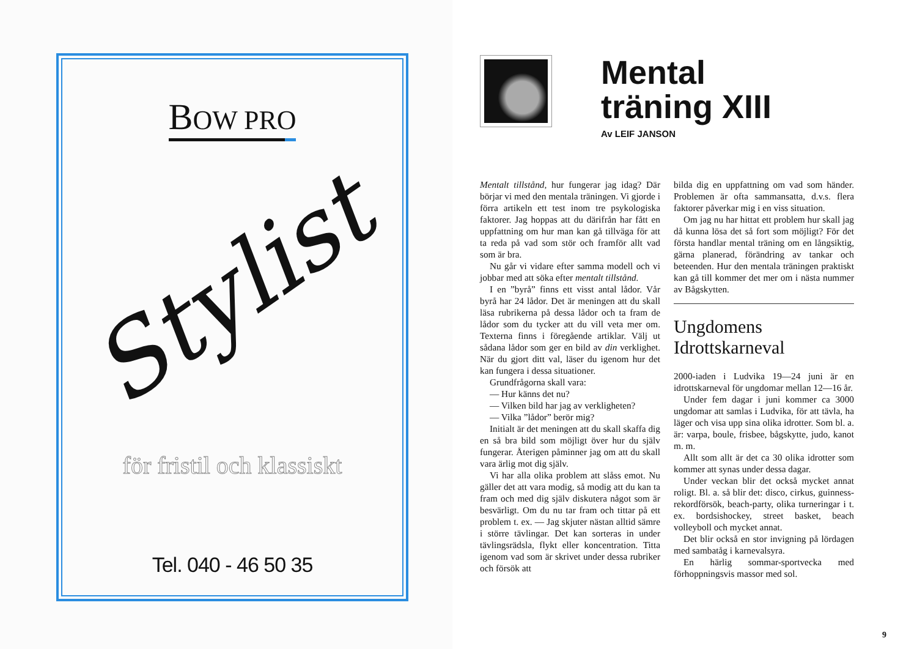BOW PRO
Stylist
för fristil och klassiskt
Tel. 040 - 46 50 35
Mental
träning XIII
Av LEIF JANSON
Mentalt tillstånd, hur fungerar jag idag? Där börjar vi med den mentala träningen. Vi gjorde i förra artikeln ett test inom tre psykologiska faktorer. Jag hoppas att du därifrån har fått en uppfattning om hur man kan gå tillväga för att ta reda på vad som stör och framför allt vad som är bra.
Nu går vi vidare efter samma modell och vi jobbar med att söka efter mentalt tillstånd.
I en ”byrå” finns ett visst antal lådor. Vår byrå har 24 lådor. Det är meningen att du skall läsa rubrikerna på dessa lådor och ta fram de lådor som du tycker att du vill veta mer om. Texterna finns i föregående artiklar. Välj ut sådana lådor som ger en bild av din verklighet. När du gjort ditt val, läser du igenom hur det kan fungera i dessa situationer.
Grundfrågorna skall vara:
— Hur känns det nu?
— Vilken bild har jag av verkligheten?
— Vilka ”lådor” berör mig?
Initialt är det meningen att du skall skaffa dig en så bra bild som möjligt över hur du själv fungerar. Återigen påminner jag om att du skall vara ärlig mot dig själv.
Vi har alla olika problem att slåss emot. Nu gäller det att vara modig, så modig att du kan ta fram och med dig själv diskutera något som är besvärligt. Om du nu tar fram och tittar på ett problem t. ex. — Jag skjuter nästan alltid sämre i större tävlingar. Det kan sorteras in under tävlingsrädsla, flykt eller koncentration. Titta igenom vad som är skrivet under dessa rubriker och försök att
bilda dig en uppfattning om vad som händer. Problemen är ofta sammansatta, d.v.s. flera faktorer påverkar mig i en viss situation.
Om jag nu har hittat ett problem hur skall jag då kunna lösa det så fort som möjligt? För det första handlar mental träning om en långsiktig, gärna planerad, förändring av tankar och beteenden. Hur den mentala träningen praktiskt kan gå till kommer det mer om i nästa nummer av Bågskytten.
Ungdomens
Idrottskarneval
2000-iaden i Ludvika 19—24 juni är en idrottskarneval för ungdomar mellan 12—16 år.
Under fem dagar i juni kommer ca 3000 ungdomar att samlas i Ludvika, för att tävla, ha läger och visa upp sina olika idrotter. Som bl. a. är: varpa, boule, frisbee, bågskytte, judo, kanot m. m.
Allt som allt är det ca 30 olika idrotter som kommer att synas under dessa dagar.
Under veckan blir det också mycket annat roligt. Bl. a. så blir det: disco, cirkus, guinness-rekordförsök, beach-party, olika turneringar i t. ex. bordsishockey, street basket, beach volleyboll och mycket annat.
Det blir också en stor invigning på lördagen med sambatåg i karnevalsyra.
En härlig sommar-sportvecka med förhoppningsvis massor med sol.
9